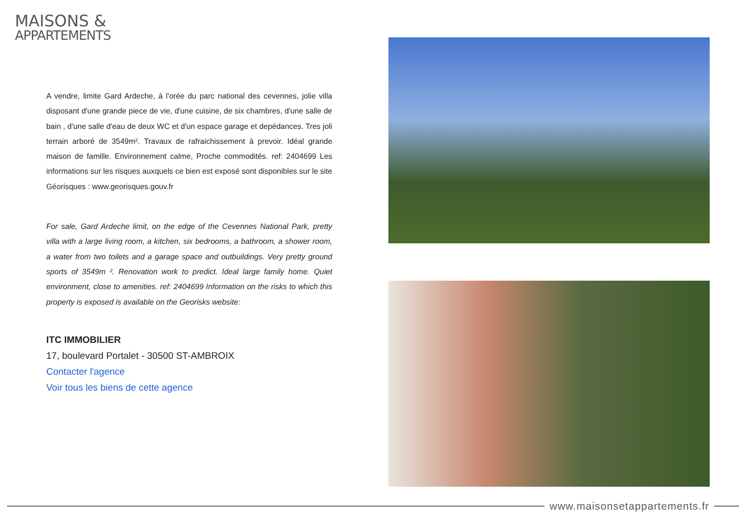MAISONS &
APPARTEMENTS
A vendre, limite Gard Ardeche, à l'orée du parc national des cevennes, jolie villa disposant d'une grande piece de vie, d'une cuisine, de six chambres, d'une salle de bain , d'une salle d'eau de deux WC et d'un espace garage et depédances. Tres joli terrain arboré de 3549m². Travaux de rafraichissement à prevoir. Idéal grande maison de famille. Environnement calme, Proche commodités. ref: 2404699 Les informations sur les risques auxquels ce bien est exposé sont disponibles sur le site Géorisques : www.georisques.gouv.fr
For sale, Gard Ardeche limit, on the edge of the Cevennes National Park, pretty villa with a large living room, a kitchen, six bedrooms, a bathroom, a shower room, a water from two toilets and a garage space and outbuildings. Very pretty ground sports of 3549m ². Renovation work to predict. Ideal large family home. Quiet environment, close to amenities. ref: 2404699 Information on the risks to which this property is exposed is available on the Georisks website:
ITC IMMOBILIER
17, boulevard Portalet - 30500 ST-AMBROIX
Contacter l'agence
Voir tous les biens de cette agence
www.maisonsetappartements.fr